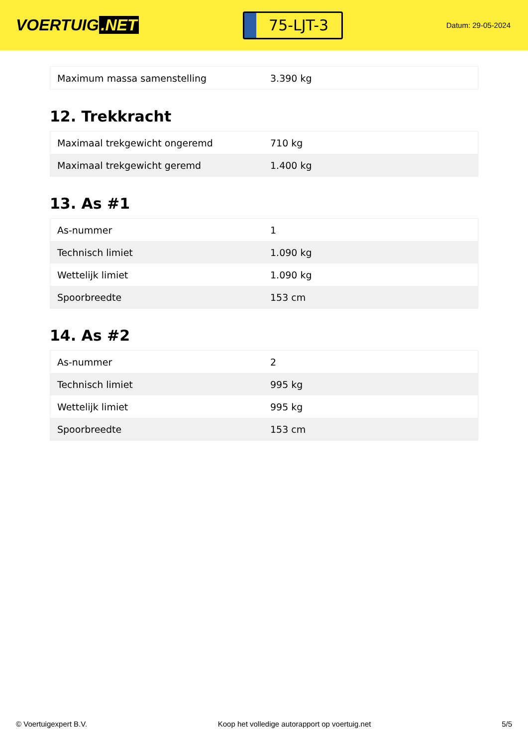VOERTUIG.NET
75-LJT-3
Datum: 29-05-2024
| Maximum massa samenstelling | 3.390 kg |
12. Trekkracht
| Maximaal trekgewicht ongeremd | 710 kg |
| Maximaal trekgewicht geremd | 1.400 kg |
13. As #1
| As-nummer | 1 |
| Technisch limiet | 1.090 kg |
| Wettelijk limiet | 1.090 kg |
| Spoorbreedte | 153 cm |
14. As #2
| As-nummer | 2 |
| Technisch limiet | 995 kg |
| Wettelijk limiet | 995 kg |
| Spoorbreedte | 153 cm |
© Voertuigexpert B.V. Koop het volledige autorapport op voertuig.net 5/5